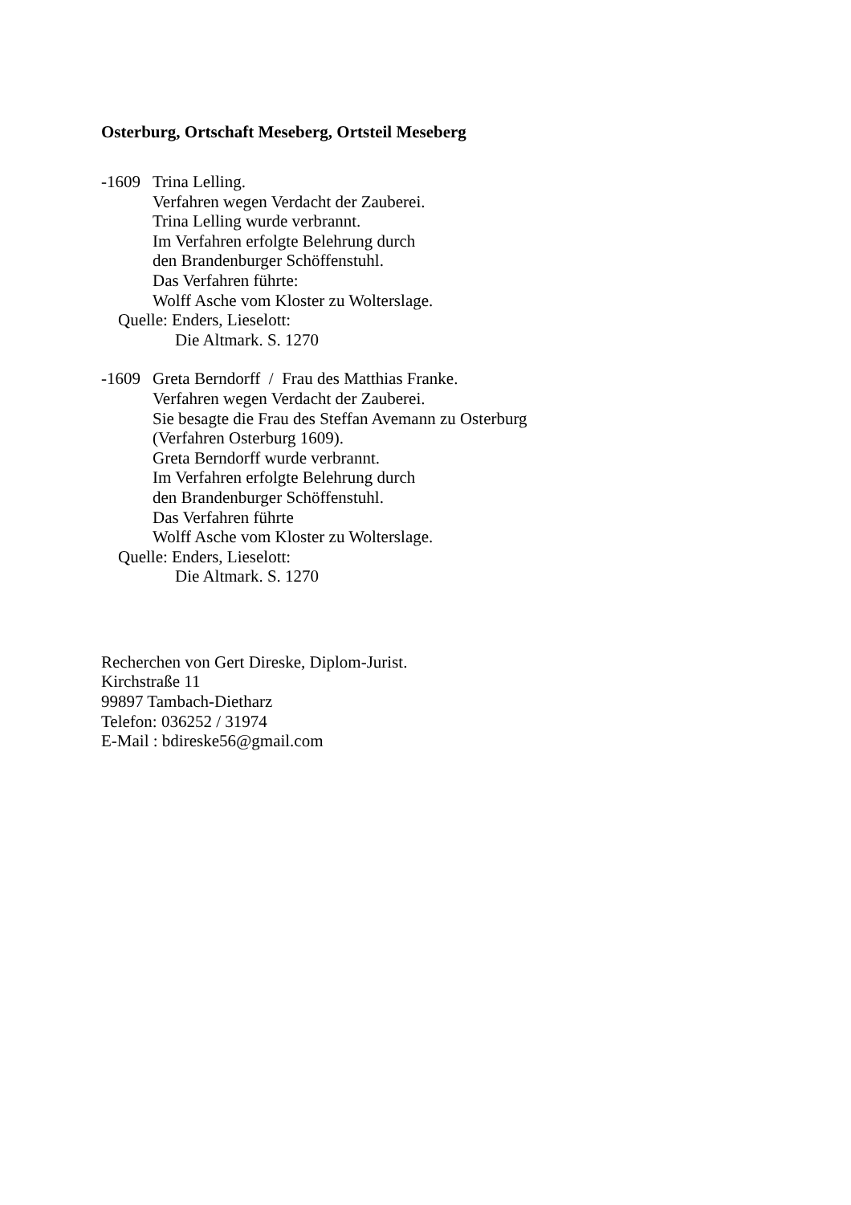Osterburg, Ortschaft Meseberg, Ortsteil Meseberg
-1609 Trina Lelling.
Verfahren wegen Verdacht der Zauberei.
Trina Lelling wurde verbrannt.
Im Verfahren erfolgte Belehrung durch
den Brandenburger Schöffenstuhl.
Das Verfahren führte:
Wolff Asche vom Kloster zu Wolterslage.
Quelle: Enders, Lieselott:
Die Altmark. S. 1270
-1609 Greta Berndorff / Frau des Matthias Franke.
Verfahren wegen Verdacht der Zauberei.
Sie besagte die Frau des Steffan Avemann zu Osterburg
(Verfahren Osterburg 1609).
Greta Berndorff wurde verbrannt.
Im Verfahren erfolgte Belehrung durch
den Brandenburger Schöffenstuhl.
Das Verfahren führte
Wolff Asche vom Kloster zu Wolterslage.
Quelle: Enders, Lieselott:
Die Altmark. S. 1270
Recherchen von Gert Direske, Diplom-Jurist.
Kirchstraße 11
99897 Tambach-Dietharz
Telefon: 036252 / 31974
E-Mail : bdireske56@gmail.com